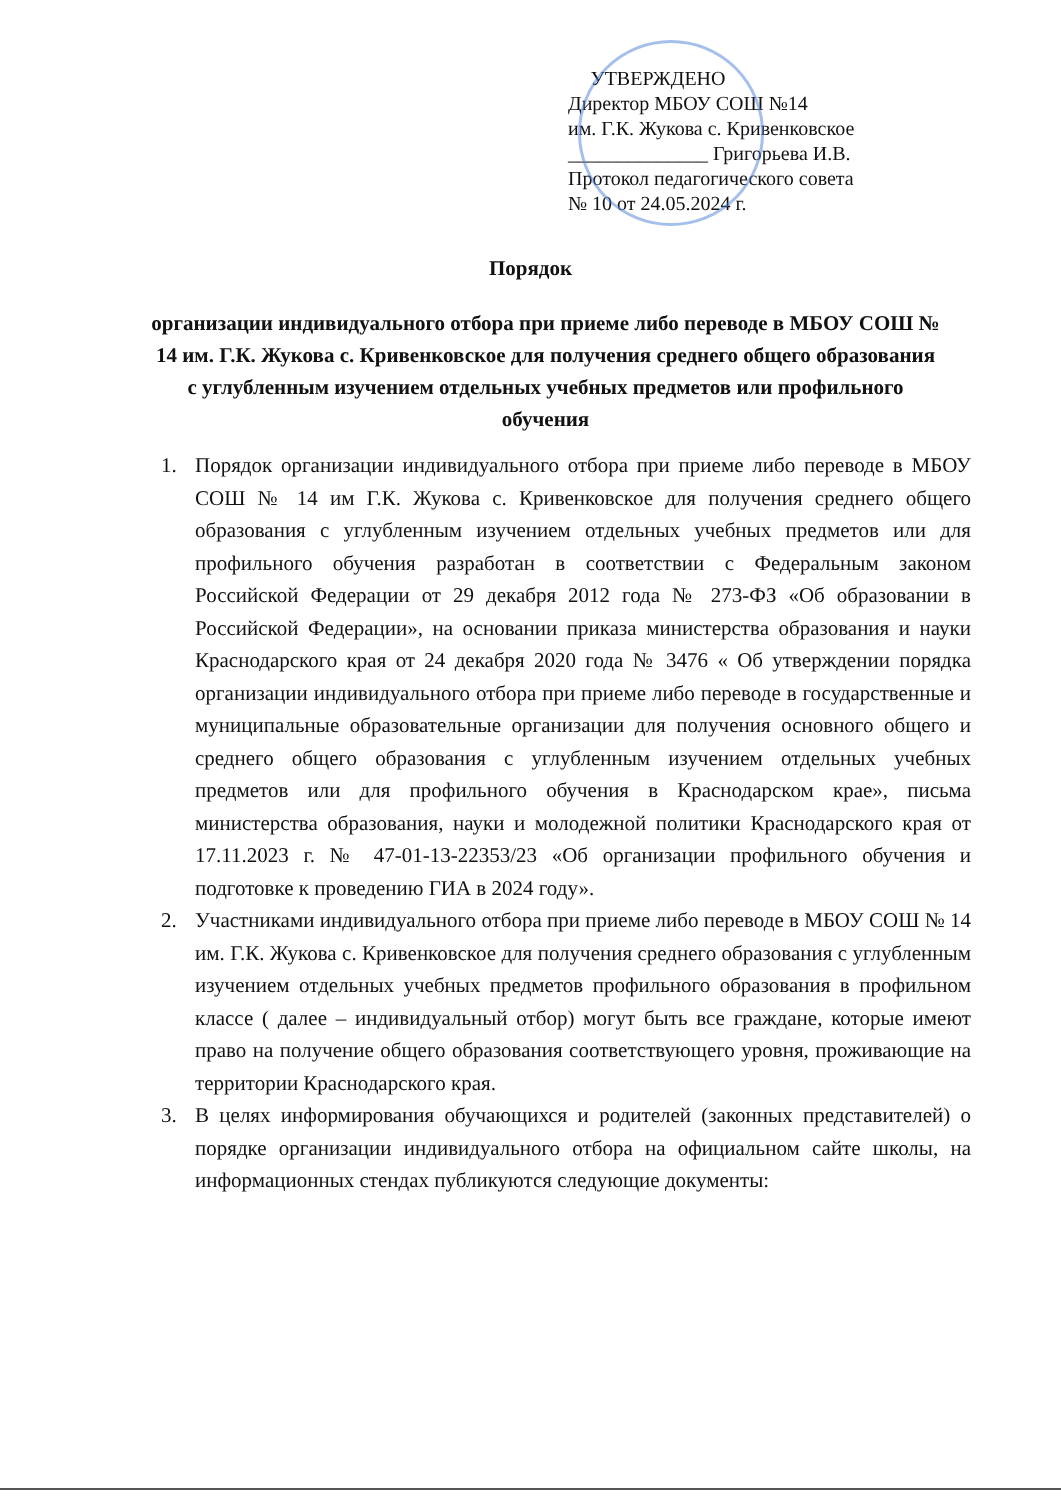УТВЕРЖДЕНО
Директор МБОУ СОШ №14
им. Г.К. Жукова с. Кривенковское
______________ Григорьева И.В.
Протокол педагогического совета
№ 10 от 24.05.2024 г.
Порядок
организации индивидуального отбора при приеме либо переводе в МБОУ СОШ № 14 им. Г.К. Жукова с. Кривенковское для получения среднего общего образования с углубленным изучением отдельных учебных предметов или профильного обучения
1. Порядок организации индивидуального отбора при приеме либо переводе в МБОУ СОШ № 14 им Г.К. Жукова с. Кривенковское для получения среднего общего образования с углубленным изучением отдельных учебных предметов или для профильного обучения разработан в соответствии с Федеральным законом Российской Федерации от 29 декабря 2012 года № 273-ФЗ «Об образовании в Российской Федерации», на основании приказа министерства образования и науки Краснодарского края от 24 декабря 2020 года № 3476 « Об утверждении порядка организации индивидуального отбора при приеме либо переводе в государственные и муниципальные образовательные организации для получения основного общего и среднего общего образования с углубленным изучением отдельных учебных предметов или для профильного обучения в Краснодарском крае», письма министерства образования, науки и молодежной политики Краснодарского края от 17.11.2023 г. № 47-01-13-22353/23 «Об организации профильного обучения и подготовке к проведению ГИА в 2024 году».
2. Участниками индивидуального отбора при приеме либо переводе в МБОУ СОШ № 14 им. Г.К. Жукова с. Кривенковское для получения среднего образования с углубленным изучением отдельных учебных предметов профильного образования в профильном классе ( далее – индивидуальный отбор) могут быть все граждане, которые имеют право на получение общего образования соответствующего уровня, проживающие на территории Краснодарского края.
3. В целях информирования обучающихся и родителей (законных представителей) о порядке организации индивидуального отбора на официальном сайте школы, на информационных стендах публикуются следующие документы: